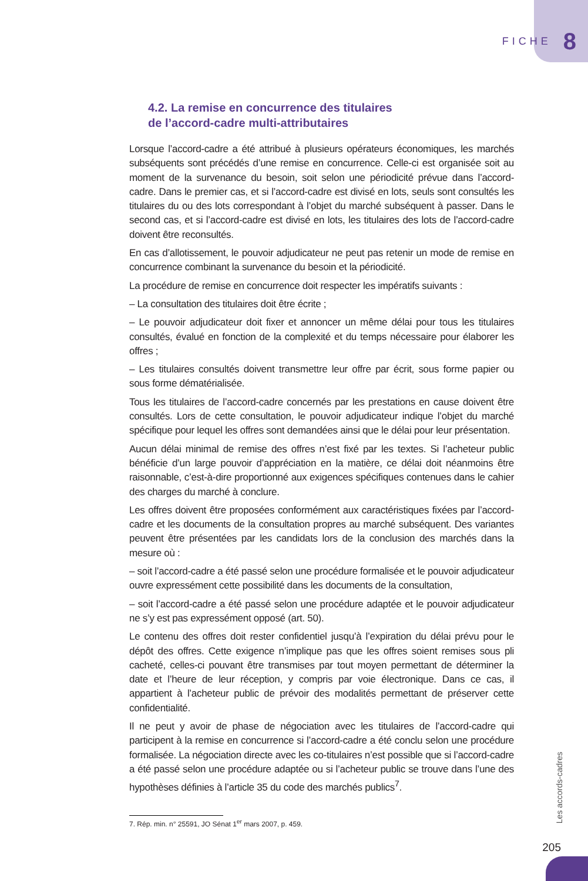FICHE 8
4.2. La remise en concurrence des titulaires
de l’accord-cadre multi-attributaires
Lorsque l’accord-cadre a été attribué à plusieurs opérateurs économiques, les marchés subséquents sont précédés d’une remise en concurrence. Celle-ci est organisée soit au moment de la survenance du besoin, soit selon une périodicité prévue dans l’accord-cadre. Dans le premier cas, et si l’accord-cadre est divisé en lots, seuls sont consultés les titulaires du ou des lots correspondant à l’objet du marché subséquent à passer. Dans le second cas, et si l’accord-cadre est divisé en lots, les titulaires des lots de l’accord-cadre doivent être reconsultés.
En cas d’allotissement, le pouvoir adjudicateur ne peut pas retenir un mode de remise en concurrence combinant la survenance du besoin et la périodicité.
La procédure de remise en concurrence doit respecter les impératifs suivants :
– La consultation des titulaires doit être écrite ;
– Le pouvoir adjudicateur doit fixer et annoncer un même délai pour tous les titulaires consultés, évalué en fonction de la complexité et du temps nécessaire pour élaborer les offres ;
– Les titulaires consultés doivent transmettre leur offre par écrit, sous forme papier ou sous forme dématérialisée.
Tous les titulaires de l’accord-cadre concernés par les prestations en cause doivent être consultés. Lors de cette consultation, le pouvoir adjudicateur indique l’objet du marché spécifique pour lequel les offres sont demandées ainsi que le délai pour leur présentation.
Aucun délai minimal de remise des offres n’est fixé par les textes. Si l’acheteur public bénéficie d’un large pouvoir d’appréciation en la matière, ce délai doit néanmoins être raisonnable, c’est-à-dire proportionné aux exigences spécifiques contenues dans le cahier des charges du marché à conclure.
Les offres doivent être proposées conformément aux caractéristiques fixées par l’accord-cadre et les documents de la consultation propres au marché subséquent. Des variantes peuvent être présentées par les candidats lors de la conclusion des marchés dans la mesure où :
– soit l’accord-cadre a été passé selon une procédure formalisée et le pouvoir adjudicateur ouvre expressément cette possibilité dans les documents de la consultation,
– soit l’accord-cadre a été passé selon une procédure adaptée et le pouvoir adjudicateur ne s’y est pas expressément opposé (art. 50).
Le contenu des offres doit rester confidentiel jusqu’à l’expiration du délai prévu pour le dépôt des offres. Cette exigence n’implique pas que les offres soient remises sous pli cacheté, celles-ci pouvant être transmises par tout moyen permettant de déterminer la date et l’heure de leur réception, y compris par voie électronique. Dans ce cas, il appartient à l’acheteur public de prévoir des modalités permettant de préserver cette confidentialité.
Il ne peut y avoir de phase de négociation avec les titulaires de l’accord-cadre qui participent à la remise en concurrence si l’accord-cadre a été conclu selon une procédure formalisée. La négociation directe avec les co-titulaires n’est possible que si l’accord-cadre a été passé selon une procédure adaptée ou si l’acheteur public se trouve dans l’une des hypothèses définies à l’article 35 du code des marchés publics<sup>7</sup>.
7. Rép. min. n° 25591, JO Sénat 1<sup>er</sup> mars 2007, p. 459.
Les accords-cadres
205